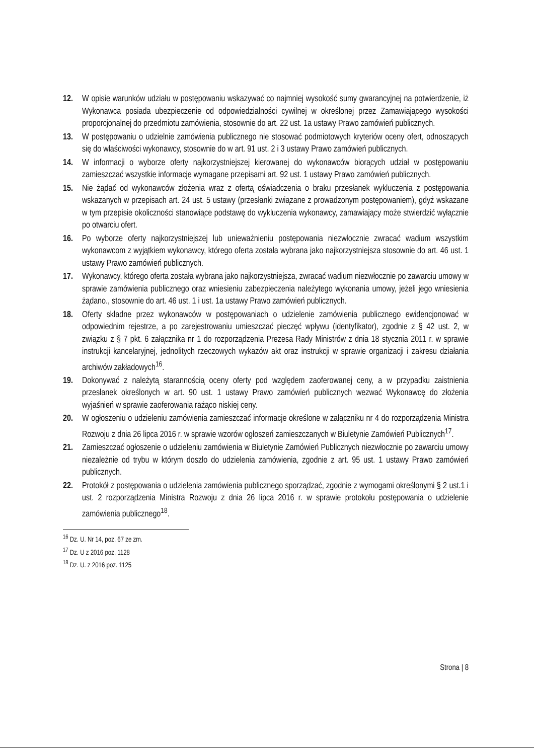12. W opisie warunków udziału w postępowaniu wskazywać co najmniej wysokość sumy gwarancyjnej na potwierdzenie, iż Wykonawca posiada ubezpieczenie od odpowiedzialności cywilnej w określonej przez Zamawiającego wysokości proporcjonalnej do przedmiotu zamówienia, stosownie do art. 22 ust. 1a ustawy Prawo zamówień publicznych.
13. W postępowaniu o udzielnie zamówienia publicznego nie stosować podmiotowych kryteriów oceny ofert, odnoszących się do właściwości wykonawcy, stosownie do w art. 91 ust. 2 i 3 ustawy Prawo zamówień publicznych.
14. W informacji o wyborze oferty najkorzystniejszej kierowanej do wykonawców biorących udział w postępowaniu zamieszczać wszystkie informacje wymagane przepisami art. 92 ust. 1 ustawy Prawo zamówień publicznych.
15. Nie żądać od wykonawców złożenia wraz z ofertą oświadczenia o braku przesłanek wykluczenia z postępowania wskazanych w przepisach art. 24 ust. 5 ustawy (przesłanki związane z prowadzonym postępowaniem), gdyż wskazane w tym przepisie okoliczności stanowiące podstawę do wykluczenia wykonawcy, zamawiający może stwierdzić wyłącznie po otwarciu ofert.
16. Po wyborze oferty najkorzystniejszej lub unieważnieniu postępowania niezwłocznie zwracać wadium wszystkim wykonawcom z wyjątkiem wykonawcy, którego oferta została wybrana jako najkorzystniejsza stosownie do art. 46 ust. 1 ustawy Prawo zamówień publicznych.
17. Wykonawcy, którego oferta została wybrana jako najkorzystniejsza, zwracać wadium niezwłocznie po zawarciu umowy w sprawie zamówienia publicznego oraz wniesieniu zabezpieczenia należytego wykonania umowy, jeżeli jego wniesienia żądano., stosownie do art. 46 ust. 1 i ust. 1a ustawy Prawo zamówień publicznych.
18. Oferty składne przez wykonawców w postępowaniach o udzielenie zamówienia publicznego ewidencjonować w odpowiednim rejestrze, a po zarejestrowaniu umieszczać pieczęć wpływu (identyfikator), zgodnie z § 42 ust. 2, w związku z § 7 pkt. 6 załącznika nr 1 do rozporządzenia Prezesa Rady Ministrów z dnia 18 stycznia 2011 r. w sprawie instrukcji kancelaryjnej, jednolitych rzeczowych wykazów akt oraz instrukcji w sprawie organizacji i zakresu działania archiwów zakładowych<sup>16</sup>.
19. Dokonywać z należytą starannością oceny oferty pod względem zaoferowanej ceny, a w przypadku zaistnienia przesłanek określonych w art. 90 ust. 1 ustawy Prawo zamówień publicznych wezwać Wykonawcę do złożenia wyjaśnień w sprawie zaoferowania rażąco niskiej ceny.
20. W ogłoszeniu o udzieleniu zamówienia zamieszczać informacje określone w załączniku nr 4 do rozporządzenia Ministra Rozwoju z dnia 26 lipca 2016 r. w sprawie wzorów ogłoszeń zamieszczanych w Biuletynie Zamówień Publicznych<sup>17</sup>.
21. Zamieszczać ogłoszenie o udzieleniu zamówienia w Biuletynie Zamówień Publicznych niezwłocznie po zawarciu umowy niezależnie od trybu w którym doszło do udzielenia zamówienia, zgodnie z art. 95 ust. 1 ustawy Prawo zamówień publicznych.
22. Protokół z postępowania o udzielenia zamówienia publicznego sporządzać, zgodnie z wymogami określonymi § 2 ust.1 i ust. 2 rozporządzenia Ministra Rozwoju z dnia 26 lipca 2016 r. w sprawie protokołu postępowania o udzielenie zamówienia publicznego<sup>18</sup>.
<sup>16</sup> Dz. U. Nr 14, poz. 67 ze zm.
<sup>17</sup> Dz. U z 2016 poz. 1128
<sup>18</sup> Dz. U. z 2016 poz. 1125
Strona | 8